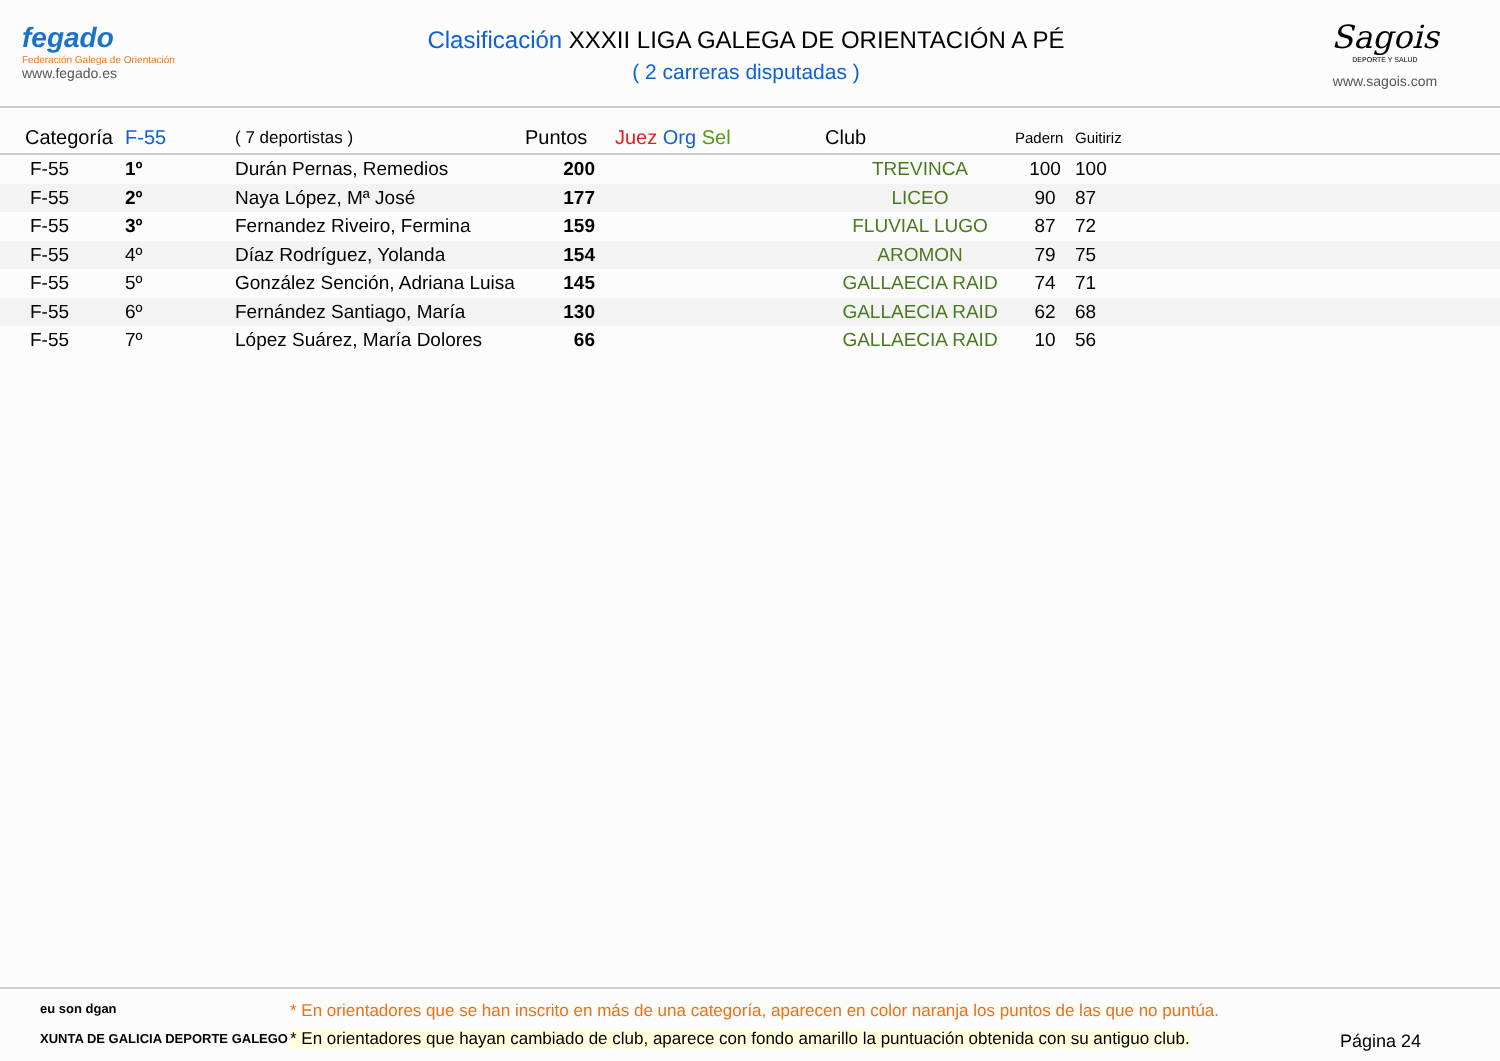fegado
Federación Galega de Orientación
www.fegado.es
Clasificación XXXII LIGA GALEGA DE ORIENTACIÓN A PÉ
( 2 carreras disputadas )
Sagois
DEPORTE Y SALUD
www.sagois.com
| Categoría | F-55 | ( 7 deportistas ) | Puntos | Juez Org Sel | Club | Padern | Guitiriz |
| --- | --- | --- | --- | --- | --- | --- | --- |
| F-55 | 1º | Durán Pernas, Remedios | 200 | | TREVINCA | 100 | 100 |
| F-55 | 2º | Naya López, Mª José | 177 | | LICEO | 90 | 87 |
| F-55 | 3º | Fernandez Riveiro, Fermina | 159 | | FLUVIAL LUGO | 87 | 72 |
| F-55 | 4º | Díaz Rodríguez, Yolanda | 154 | | AROMON | 79 | 75 |
| F-55 | 5º | González Sención, Adriana Luisa | 145 | | GALLAECIA RAID | 74 | 71 |
| F-55 | 6º | Fernández Santiago, María | 130 | | GALLAECIA RAID | 62 | 68 |
| F-55 | 7º | López Suárez, María Dolores | 66 | | GALLAECIA RAID | 10 | 56 |
eu son dgan
XUNTA DE GALICIA DEPORTE GALEGO
* En orientadores que se han inscrito en más de una categoría, aparecen en color naranja los puntos de las que no puntúa.
* En orientadores que hayan cambiado de club, aparece con fondo amarillo la puntuación obtenida con su antiguo club.
Página 24